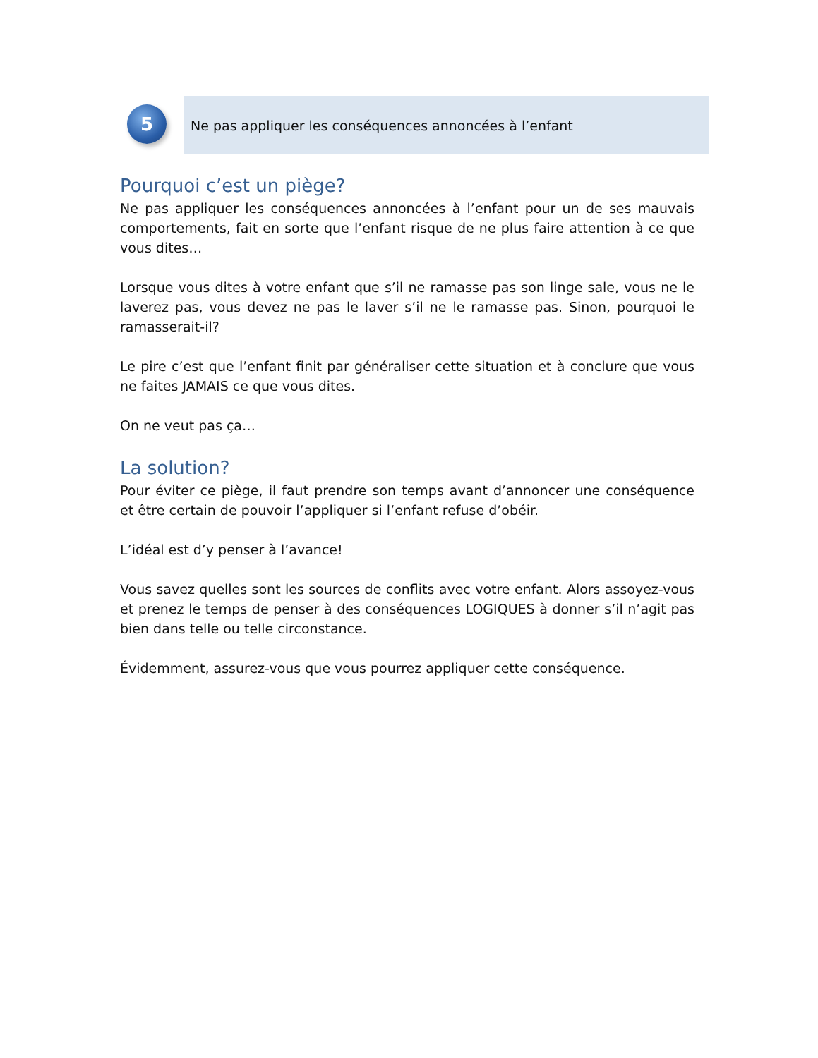5
Ne pas appliquer les conséquences annoncées à l’enfant
Pourquoi c’est un piège?
Ne pas appliquer les conséquences annoncées à l’enfant pour un de ses mauvais comportements, fait en sorte que l’enfant risque de ne plus faire attention à ce que vous dites…
Lorsque vous dites à votre enfant que s’il ne ramasse pas son linge sale, vous ne le laverez pas, vous devez ne pas le laver s’il ne le ramasse pas. Sinon, pourquoi le ramasserait-il?
Le pire c’est que l’enfant finit par généraliser cette situation et à conclure que vous ne faites JAMAIS ce que vous dites.
On ne veut pas ça…
La solution?
Pour éviter ce piège, il faut prendre son temps avant d’annoncer une conséquence et être certain de pouvoir l’appliquer si l’enfant refuse d’obéir.
L’idéal est d’y penser à l’avance!
Vous savez quelles sont les sources de conflits avec votre enfant. Alors assoyez-vous et prenez le temps de penser à des conséquences LOGIQUES à donner s’il n’agit pas bien dans telle ou telle circonstance.
Évidemment, assurez-vous que vous pourrez appliquer cette conséquence.